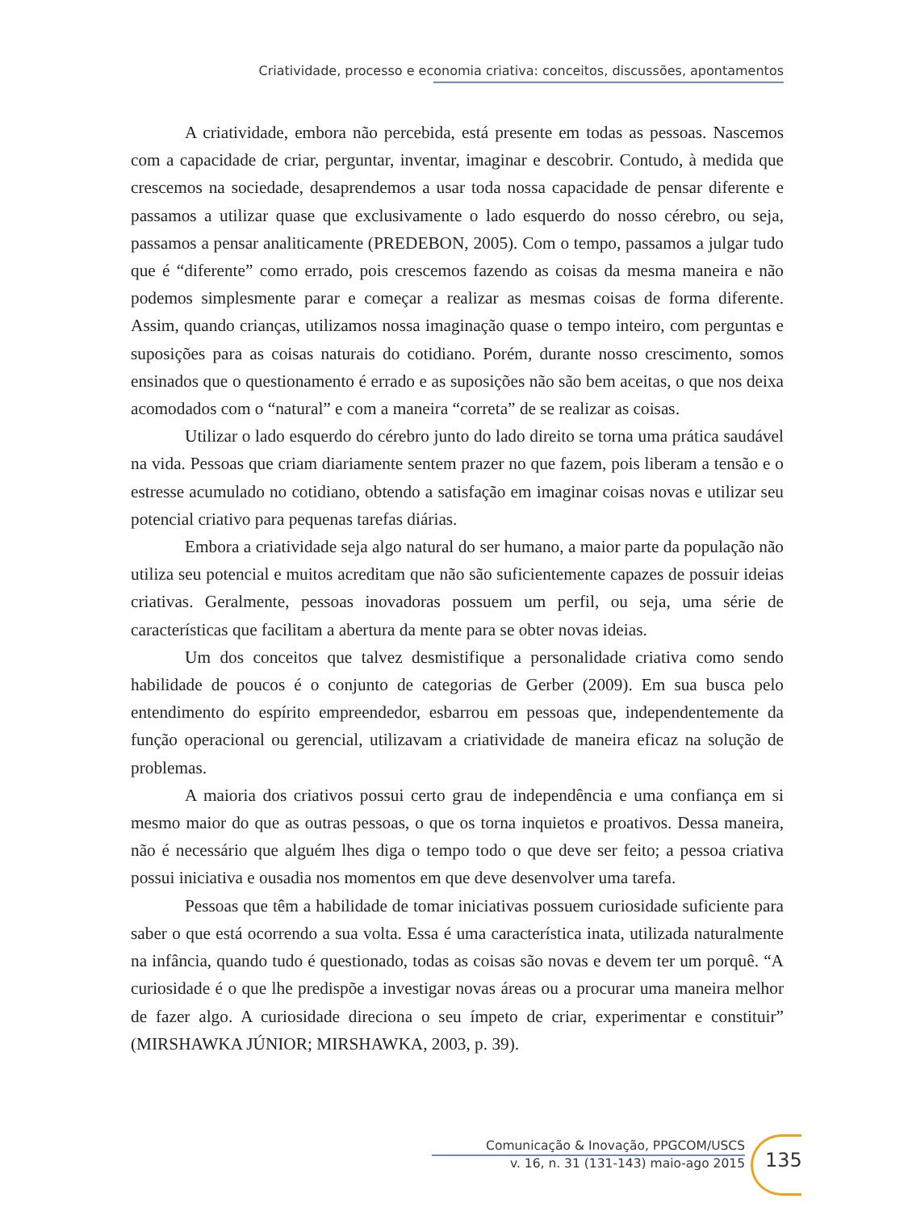Criatividade, processo e economia criativa: conceitos, discussões, apontamentos
A criatividade, embora não percebida, está presente em todas as pessoas. Nascemos com a capacidade de criar, perguntar, inventar, imaginar e descobrir. Contudo, à medida que crescemos na sociedade, desaprendemos a usar toda nossa capacidade de pensar diferente e passamos a utilizar quase que exclusivamente o lado esquerdo do nosso cérebro, ou seja, passamos a pensar analiticamente (PREDEBON, 2005). Com o tempo, passamos a julgar tudo que é “diferente” como errado, pois crescemos fazendo as coisas da mesma maneira e não podemos simplesmente parar e começar a realizar as mesmas coisas de forma diferente. Assim, quando crianças, utilizamos nossa imaginação quase o tempo inteiro, com perguntas e suposições para as coisas naturais do cotidiano. Porém, durante nosso crescimento, somos ensinados que o questionamento é errado e as suposições não são bem aceitas, o que nos deixa acomodados com o “natural” e com a maneira “correta” de se realizar as coisas.
Utilizar o lado esquerdo do cérebro junto do lado direito se torna uma prática saudável na vida. Pessoas que criam diariamente sentem prazer no que fazem, pois liberam a tensão e o estresse acumulado no cotidiano, obtendo a satisfação em imaginar coisas novas e utilizar seu potencial criativo para pequenas tarefas diárias.
Embora a criatividade seja algo natural do ser humano, a maior parte da população não utiliza seu potencial e muitos acreditam que não são suficientemente capazes de possuir ideias criativas. Geralmente, pessoas inovadoras possuem um perfil, ou seja, uma série de características que facilitam a abertura da mente para se obter novas ideias.
Um dos conceitos que talvez desmistifique a personalidade criativa como sendo habilidade de poucos é o conjunto de categorias de Gerber (2009). Em sua busca pelo entendimento do espírito empreendedor, esbarrou em pessoas que, independentemente da função operacional ou gerencial, utilizavam a criatividade de maneira eficaz na solução de problemas.
A maioria dos criativos possui certo grau de independência e uma confiança em si mesmo maior do que as outras pessoas, o que os torna inquietos e proativos. Dessa maneira, não é necessário que alguém lhes diga o tempo todo o que deve ser feito; a pessoa criativa possui iniciativa e ousadia nos momentos em que deve desenvolver uma tarefa.
Pessoas que têm a habilidade de tomar iniciativas possuem curiosidade suficiente para saber o que está ocorrendo a sua volta. Essa é uma característica inata, utilizada naturalmente na infância, quando tudo é questionado, todas as coisas são novas e devem ter um porquê. “A curiosidade é o que lhe predispõe a investigar novas áreas ou a procurar uma maneira melhor de fazer algo. A curiosidade direciona o seu ímpeto de criar, experimentar e constituir” (MIRSHAWKA JÚNIOR; MIRSHAWKA, 2003, p. 39).
Comunicação & Inovação, PPGCOM/USCS
v. 16, n. 31 (131-143) maio-ago 2015
135